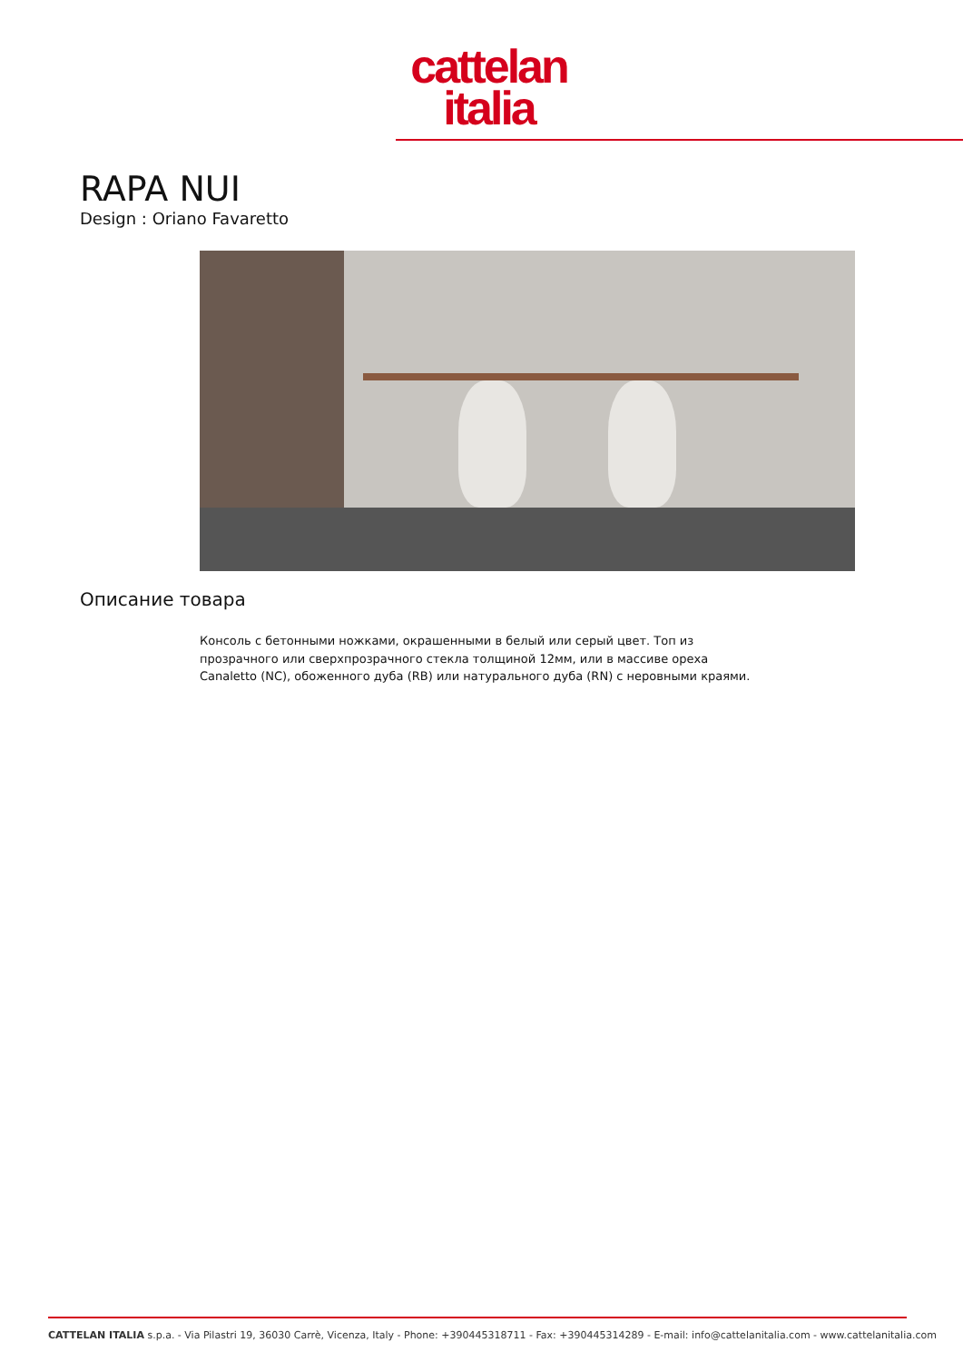cattelan
italia
RAPA NUI
Design : Oriano Favaretto
Описание товара
Консоль с бетонными ножками, окрашенными в белый или серый цвет. Топ из прозрачного или сверхпрозрачного стекла толщиной 12мм, или в массиве ореха Canaletto (NC), обоженного дуба (RB) или натурального дуба (RN) с неровными краями.
CATTELAN ITALIA s.p.a. - Via Pilastri 19, 36030 Carrè, Vicenza, Italy - Phone: +390445318711 - Fax: +390445314289 - E-mail: info@cattelanitalia.com - www.cattelanitalia.com